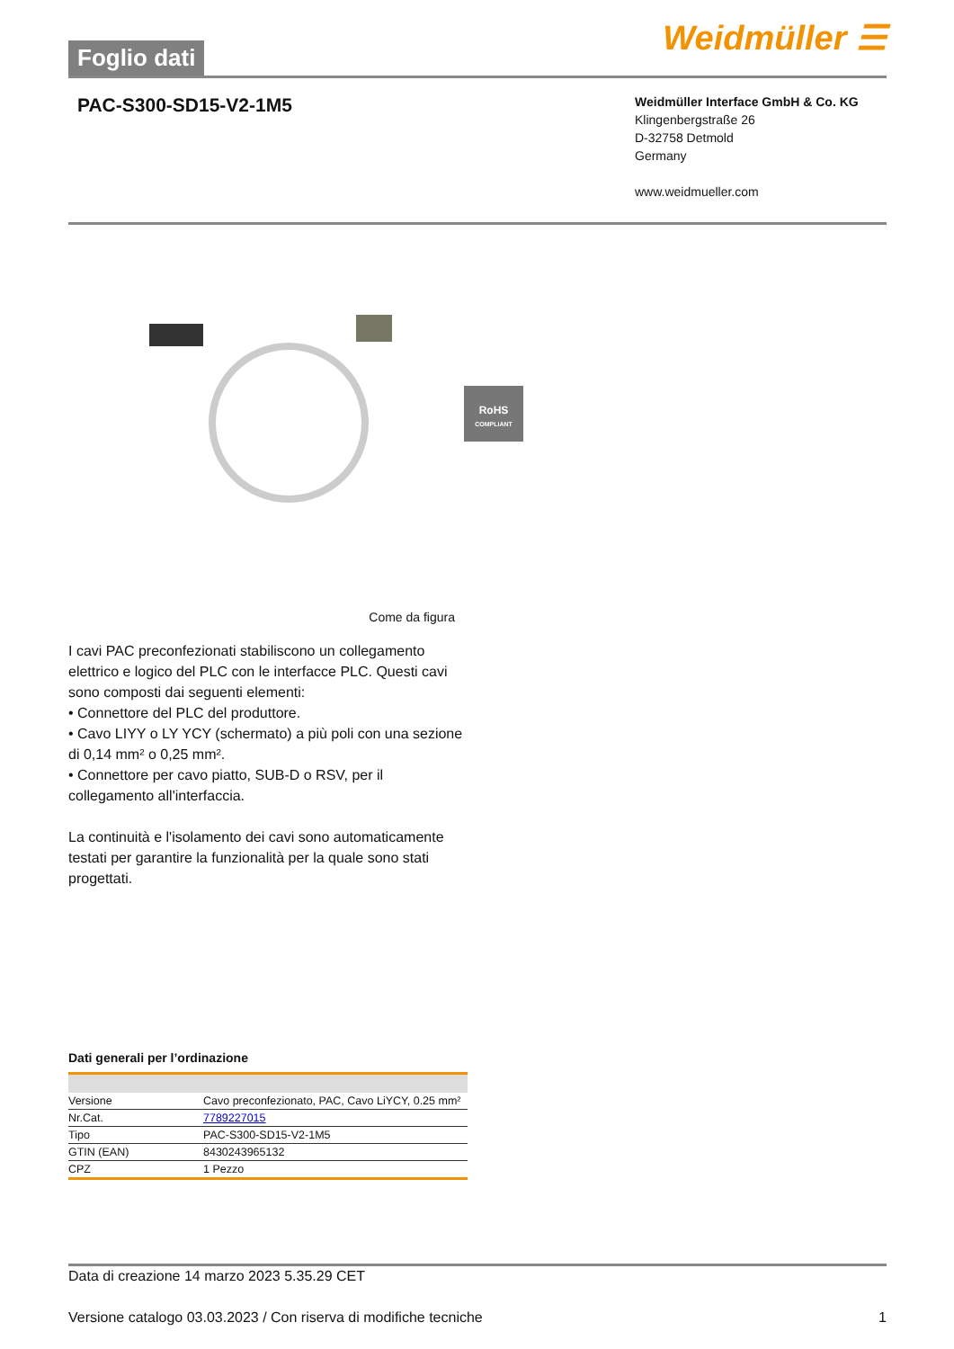Foglio dati
Weidmüller ☰
PAC-S300-SD15-V2-1M5
Weidmüller Interface GmbH & Co. KG
Klingenbergstraße 26
D-32758 Detmold
Germany
www.weidmueller.com
RoHS
COMPLIANT
Come da figura
I cavi PAC preconfezionati stabiliscono un collegamento elettrico e logico del PLC con le interfacce PLC. Questi cavi sono composti dai seguenti elementi:
• Connettore del PLC del produttore.
• Cavo LIYY o LY YCY (schermato) a più poli con una sezione di 0,14 mm² o 0,25 mm².
• Connettore per cavo piatto, SUB-D o RSV, per il collegamento all'interfaccia.
La continuità e l'isolamento dei cavi sono automaticamente testati per garantire la funzionalità per la quale sono stati progettati.
Dati generali per l’ordinazione
| Versione | Cavo preconfezionato, PAC, Cavo LiYCY, 0.25 mm² |
| Nr.Cat. | 7789227015 |
| Tipo | PAC-S300-SD15-V2-1M5 |
| GTIN (EAN) | 8430243965132 |
| CPZ | 1 Pezzo |
Data di creazione 14 marzo 2023 5.35.29 CET
Versione catalogo 03.03.2023 / Con riserva di modifiche tecniche 1